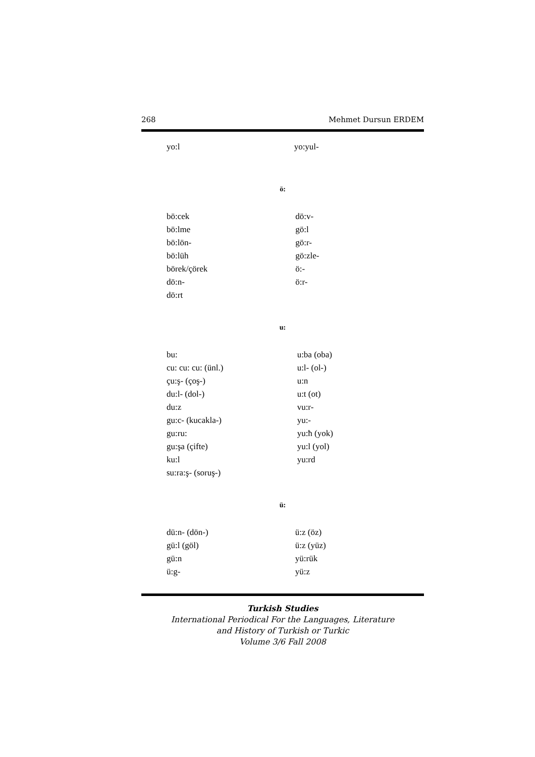268 Mehmet Dursun ERDEM
| yo:l | yo:yul- |
ö:
| bö:cek | dö:v- |
| bö:lme | gö:l |
| bö:lön- | gö:r- |
| bö:lüh | gö:zle- |
| börek/çörek | ö:- |
| dö:n- | ö:r- |
| dö:rt | |
u:
| bu: | u:ba (oba) |
| cu: cu: cu: (ünl.) | u:l- (ol-) |
| çu:ş- (çoş-) | u:n |
| du:l- (dol-) | u:t (ot) |
| du:z | vu:r- |
| gu:c- (kucakla-) | yu:- |
| gu:ru: | yu:ħ (yok) |
| gu:şa (çifte) | yu:l (yol) |
| ku:l | yu:rd |
| su:ra:ş- (soruş-) | |
ü:
| dü:n- (dön-) | ü:z (öz) |
| gü:l (göl) | ü:z (yüz) |
| gü:n | yü:rük |
| ü:g- | yü:z |
Turkish Studies
International Periodical For the Languages, Literature
and History of Turkish or Turkic
Volume 3/6 Fall 2008